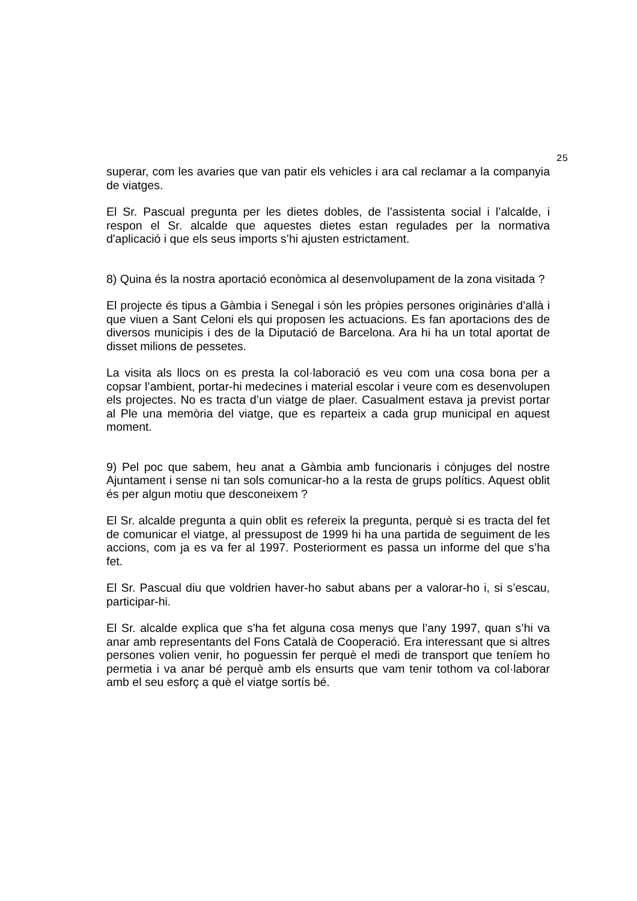25
superar, com les avaries que van patir els vehicles i ara cal reclamar a la companyia de viatges.
El Sr. Pascual pregunta per les dietes dobles, de l’assistenta social i l’alcalde, i respon el Sr. alcalde que aquestes dietes estan regulades per la normativa d'aplicació i que els seus imports s’hi ajusten estrictament.
8) Quina és la nostra aportació econòmica al desenvolupament de la zona visitada ?
El projecte és tipus a Gàmbia i Senegal i són les pròpies persones originàries d’allà i que viuen a Sant Celoni els qui proposen les actuacions. Es fan aportacions des de diversos municipis i des de la Diputació de Barcelona. Ara hi ha un total aportat de disset milions de pessetes.
La visita als llocs on es presta la col·laboració es veu com una cosa bona per a copsar l’ambient, portar-hi medecines i material escolar i veure com es desenvolupen els projectes. No es tracta d’un viatge de plaer. Casualment estava ja previst portar al Ple una memòria del viatge, que es reparteix a cada grup municipal en aquest moment.
9) Pel poc que sabem, heu anat a Gàmbia amb funcionaris i cònjuges del nostre Ajuntament i sense ni tan sols comunicar-ho a la resta de grups polítics. Aquest oblit és per algun motiu que desconeixem ?
El Sr. alcalde pregunta a quin oblit es refereix la pregunta, perquè si es tracta del fet de comunicar el viatge, al pressupost de 1999 hi ha una partida de seguiment de les accions, com ja es va fer al 1997. Posteriorment es passa un informe del que s’ha fet.
El Sr. Pascual diu que voldrien haver-ho sabut abans per a valorar-ho i, si s’escau, participar-hi.
El Sr. alcalde explica que s'ha fet alguna cosa menys que l’any 1997, quan s’hi va anar amb representants del Fons Català de Cooperació. Era interessant que si altres persones volien venir, ho poguessin fer perquè el medi de transport que teníem ho permetia i va anar bé perquè amb els ensurts que vam tenir tothom va col·laborar amb el seu esforç a què el viatge sortís bé.